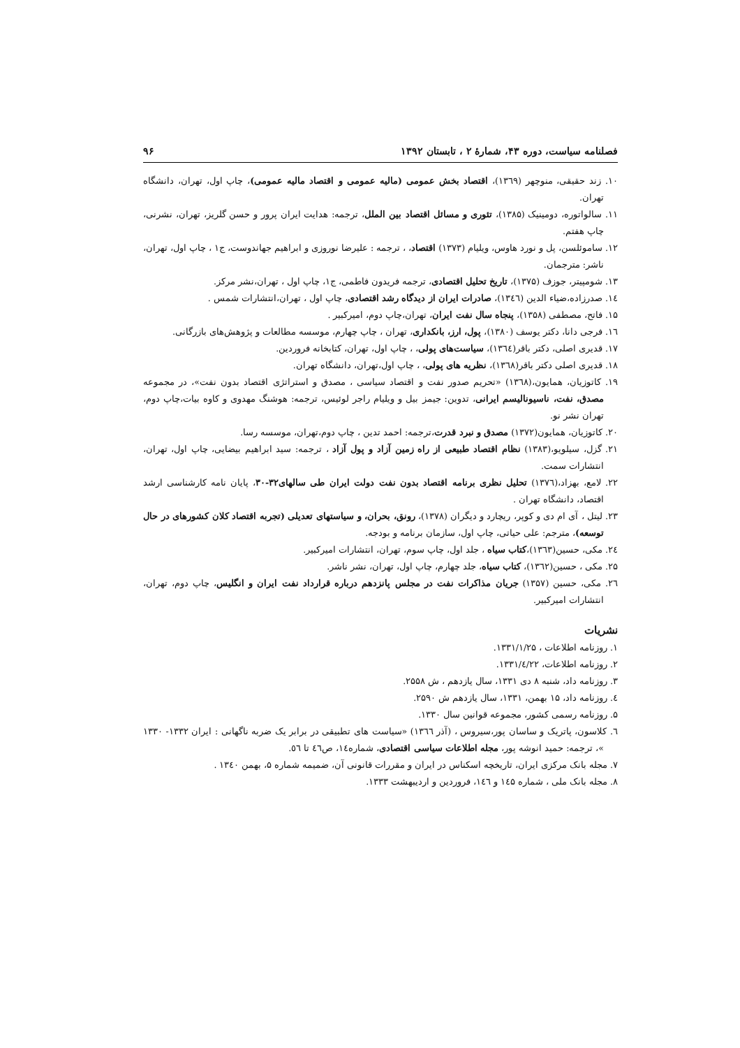فصلنامه سیاست، دوره ۴۳، شمارهٔ ۲ ، تابستان ۱۳۹۲ ۹۶
۱۰. زند حقیقی، منوچهر (۱۳٦۹)، اقتصاد بخش عمومی (مالیه عمومی و اقتصاد مالیه عمومی)، چاپ اول، تهران، دانشگاه تهران.
۱۱. سالواتوره، دومینیک (۱۳۸۵)، تئوری و مسائل اقتصاد بین الملل، ترجمه: هدایت ایران پرور و حسن گلریز، تهران، نشرنی، چاپ هفتم.
۱۲. ساموئلسن، پل و نورد هاوس، ویلیام (۱۳۷۳) اقتصاد، ، ترجمه : علیرضا نوروزی و ابراهیم جهاندوست، ج۱ ، چاپ اول، تهران، ناشر: مترجمان.
۱۳. شومپیتر، جوزف (۱۳۷۵)، تاریخ تحلیل اقتصادی، ترجمه فریدون فاطمی، ج۱، چاپ اول ، تهران،نشر مرکز.
۱٤. صدرزاده،ضیاء الدین (۱۳٤٦)، صادرات ایران از دیدگاه رشد اقتصادی، چاپ اول ، تهران،انتشارات شمس .
۱۵. فاتح، مصطفی (۱۳۵۸)، پنجاه سال نفت ایران، تهران،چاپ دوم، امیرکبیر .
۱٦. فرجی دانا، دکتر یوسف (۱۳۸۰)، پول، ارز، بانکداری، تهران ، چاپ چهارم، موسسه مطالعات و پژوهش‌های بازرگانی.
۱۷. قدیری اصلی، دکتر باقر(۱۳٦٤)، سیاست‌های پولی، ، چاپ اول، تهران، کتابخانه فروردین.
۱۸. قدیری اصلی دکتر باقر(۱۳٦۸)، نظریه های پولی، ، چاپ اول،تهران، دانشگاه تهران.
۱۹. کاتوزیان، همایون،(۱۳٦۸) «تحریم صدور نفت و اقتصاد سیاسی ، مصدق و استراتژی اقتصاد بدون نفت»، در مجموعه مصدق، نفت، ناسیونالیسم ایرانی، تدوین: جیمز بیل و ویلیام راجر لوئیس، ترجمه: هوشنگ مهدوی و کاوه بیات،چاپ دوم، تهران نشر نو.
۲۰. کاتوزیان، همایون(۱۳۷۲) مصدق و نبرد قدرت،ترجمه: احمد تدین ، چاپ دوم،تهران، موسسه رسا.
۲۱. گزل، سیلویو،(۱۳۸۳) نظام اقتصاد طبیعی از راه زمین آزاد و پول آزاد ، ترجمه: سید ابراهیم بیضایی، چاپ اول، تهران، انتشارات سمت.
۲۲. لامع، بهزاد،(۱۳۷٦) تحلیل نظری برنامه اقتصاد بدون نفت دولت ایران طی سالهای۳۲-۳۰، پایان نامه کارشناسی ارشد اقتصاد، دانشگاه تهران .
۲۳. لیتل ، آی ام دی و کوپر، ریچارد و دیگران (۱۳۷۸)، رونق، بحران، و سیاستهای تعدیلی (تجربه اقتصاد کلان کشورهای در حال توسعه)، مترجم: علی حیاتی، چاپ اول، سازمان برنامه و بودجه.
۲٤. مکی، حسین(۱۳٦۳)،کتاب سیاه ، جلد اول، چاپ سوم، تهران، انتشارات امیرکبیر.
۲۵. مکی ، حسین(۱۳٦۲)، کتاب سیاه، جلد چهارم، چاپ اول، تهران، نشر ناشر.
۲٦. مکی، حسین (۱۳۵۷) جریان مذاکرات نفت در مجلس پانزدهم درباره قرارداد نفت ایران و انگلیس، چاپ دوم، تهران، انتشارات امیرکبیر.
نشریات
۱. روزنامه اطلاعات ، ۱۳۳۱/۱/۲۵.
۲. روزنامه اطلاعات، ۱۳۳۱/٤/۲۲.
۳. روزنامه داد، شنبه ۸ دی ۱۳۳۱، سال یازدهم ، ش ۲۵۵۸.
٤. روزنامه داد، ۱۵ بهمن، ۱۳۳۱، سال یازدهم ش ۲۵۹۰.
۵. روزنامه رسمی کشور، مجموعه قوانین سال ۱۳۳۰.
٦. کلاسون، پاتریک و ساسان پور،سیروس ، (آذر ۱۳٦٦) «سیاست های تطبیقی در برابر یک ضربه ناگهانی : ایران ۱۳۳۲- ۱۳۳۰ »، ترجمه: حمید انوشه پور، مجله اطلاعات سیاسی اقتصادی، شماره۱٤، ص٤٦ تا ٥٦.
۷. مجله بانک مرکزی ایران، تاریخچه اسکناس در ایران و مقررات قانونی آن، ضمیمه شماره ۵، بهمن ۱۳٤۰ .
۸. مجله بانک ملی ، شماره ۱٤۵ و ۱٤٦، فروردین و اردیبهشت ۱۳۳۳.